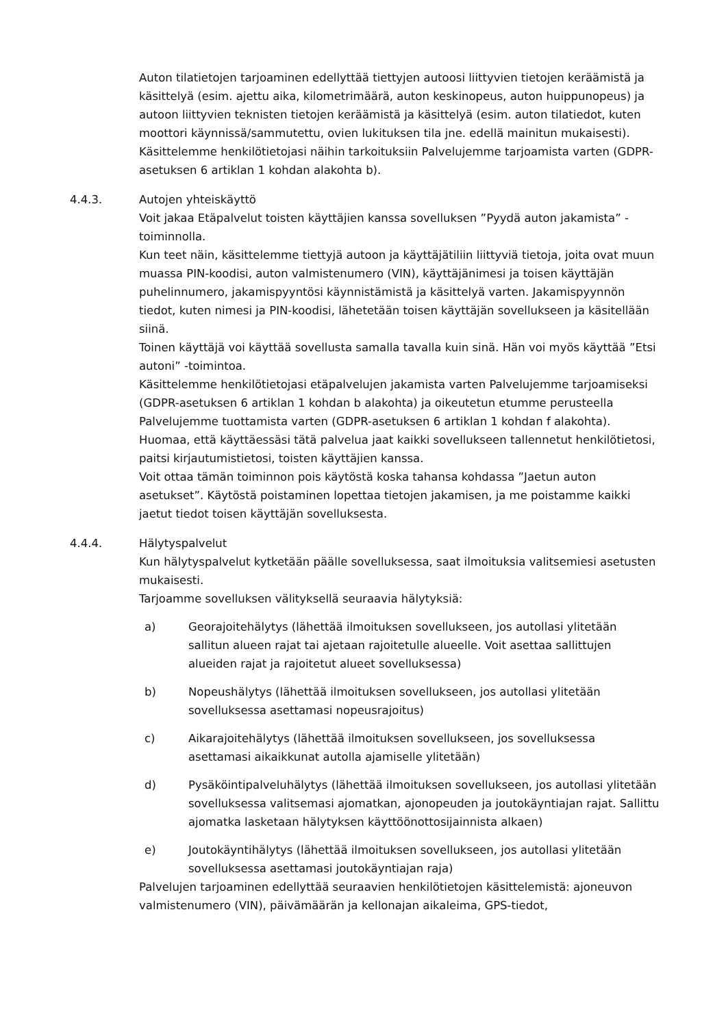Auton tilatietojen tarjoaminen edellyttää tiettyjen autoosi liittyvien tietojen keräämistä ja käsittelyä (esim. ajettu aika, kilometrimäärä, auton keskinopeus, auton huippunopeus) ja autoon liittyvien teknisten tietojen keräämistä ja käsittelyä (esim. auton tilatiedot, kuten moottori käynnissä/sammutettu, ovien lukituksen tila jne. edellä mainitun mukaisesti).
Käsittelemme henkilötietojasi näihin tarkoituksiin Palvelujemme tarjoamista varten (GDPR-asetuksen 6 artiklan 1 kohdan alakohta b).
4.4.3. Autojen yhteiskäyttö
Voit jakaa Etäpalvelut toisten käyttäjien kanssa sovelluksen ”Pyydä auton jakamista” -toiminnolla.
Kun teet näin, käsittelemme tiettyjä autoon ja käyttäjätiliin liittyviä tietoja, joita ovat muun muassa PIN-koodisi, auton valmistenumero (VIN), käyttäjänimesi ja toisen käyttäjän puhelinnumero, jakamispyyntösi käynnistämistä ja käsittelyä varten. Jakamispyynnön tiedot, kuten nimesi ja PIN-koodisi, lähetetään toisen käyttäjän sovellukseen ja käsitellään siinä.
Toinen käyttäjä voi käyttää sovellusta samalla tavalla kuin sinä. Hän voi myös käyttää ”Etsi autoni” -toimintoa.
Käsittelemme henkilötietojasi etäpalvelujen jakamista varten Palvelujemme tarjoamiseksi (GDPR-asetuksen 6 artiklan 1 kohdan b alakohta) ja oikeutetun etumme perusteella Palvelujemme tuottamista varten (GDPR-asetuksen 6 artiklan 1 kohdan f alakohta).
Huomaa, että käyttäessäsi tätä palvelua jaat kaikki sovellukseen tallennetut henkilötietosi, paitsi kirjautumistietosi, toisten käyttäjien kanssa.
Voit ottaa tämän toiminnon pois käytöstä koska tahansa kohdassa ”Jaetun auton asetukset”. Käytöstä poistaminen lopettaa tietojen jakamisen, ja me poistamme kaikki jaetut tiedot toisen käyttäjän sovelluksesta.
4.4.4. Hälytyspalvelut
Kun hälytyspalvelut kytketään päälle sovelluksessa, saat ilmoituksia valitsemiesi asetusten mukaisesti.
Tarjoamme sovelluksen välityksellä seuraavia hälytyksiä:
a) Georajoitehälytys (lähettää ilmoituksen sovellukseen, jos autollasi ylitetään sallitun alueen rajat tai ajetaan rajoitetulle alueelle. Voit asettaa sallittujen alueiden rajat ja rajoitetut alueet sovelluksessa)
b) Nopeushälytys (lähettää ilmoituksen sovellukseen, jos autollasi ylitetään sovelluksessa asettamasi nopeusrajoitus)
c) Aikarajoitehälytys (lähettää ilmoituksen sovellukseen, jos sovelluksessa asettamasi aikaikkunat autolla ajamiselle ylitetään)
d) Pysäköintipalveluhälytys (lähettää ilmoituksen sovellukseen, jos autollasi ylitetään sovelluksessa valitsemasi ajomatkan, ajonopeuden ja joutokäyntiajan rajat. Sallittu ajomatka lasketaan hälytyksen käyttöönottosijainnista alkaen)
e) Joutokäyntihälytys (lähettää ilmoituksen sovellukseen, jos autollasi ylitetään sovelluksessa asettamasi joutokäyntiajan raja)
Palvelujen tarjoaminen edellyttää seuraavien henkilötietojen käsittelemistä: ajoneuvon valmistenumero (VIN), päivämäärän ja kellonajan aikaleima, GPS-tiedot,